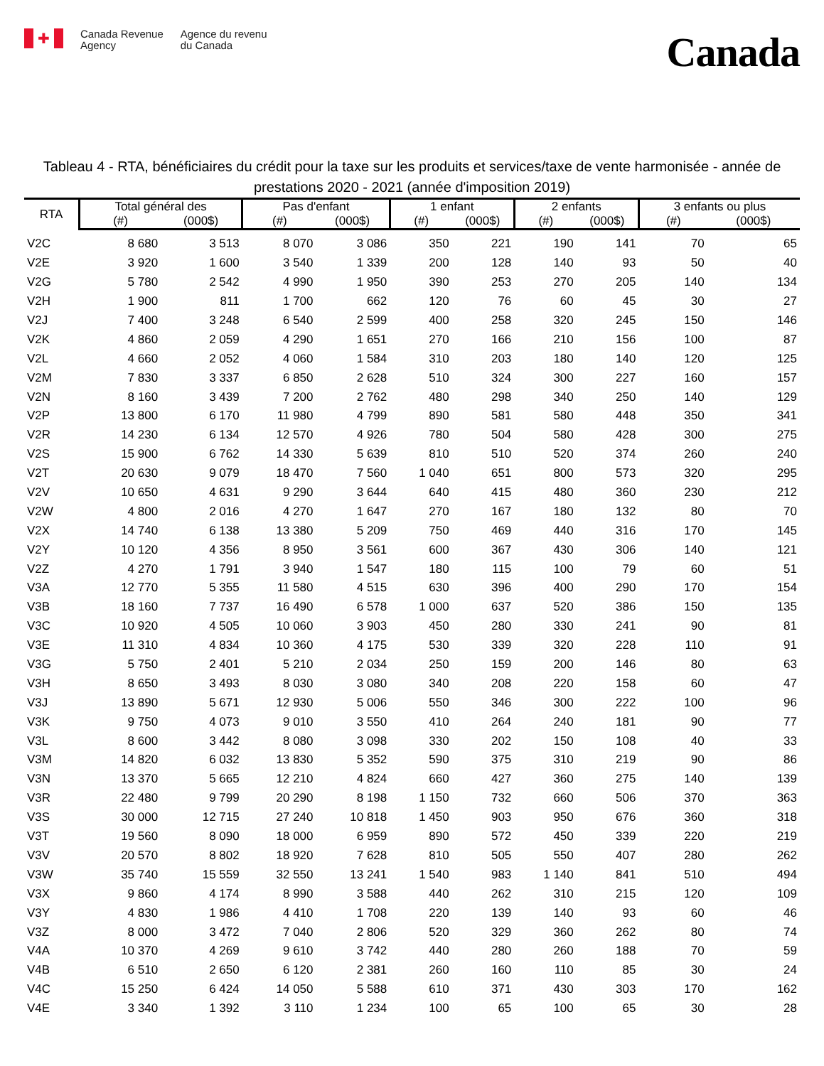✚
Canada Revenue
Agency
Agence du revenu
du Canada
Canada
Tableau 4 - RTA, bénéficiaires du crédit pour la taxe sur les produits et services/taxe de vente harmonisée - année de prestations 2020 - 2021 (année d'imposition 2019)
| RTA | Total général des | | Pas d'enfant | | 1 enfant | | 2 enfants | | 3 enfants ou plus | |
| --- | --- | --- | --- | --- | --- | --- | --- | --- | --- | --- |
| | (#) | (000$) | (#) | (000$) | (#) | (000$) | (#) | (000$) | (#) | (000$) |
| V2C | 8 680 | 3 513 | 8 070 | 3 086 | 350 | 221 | 190 | 141 | 70 | 65 |
| V2E | 3 920 | 1 600 | 3 540 | 1 339 | 200 | 128 | 140 | 93 | 50 | 40 |
| V2G | 5 780 | 2 542 | 4 990 | 1 950 | 390 | 253 | 270 | 205 | 140 | 134 |
| V2H | 1 900 | 811 | 1 700 | 662 | 120 | 76 | 60 | 45 | 30 | 27 |
| V2J | 7 400 | 3 248 | 6 540 | 2 599 | 400 | 258 | 320 | 245 | 150 | 146 |
| V2K | 4 860 | 2 059 | 4 290 | 1 651 | 270 | 166 | 210 | 156 | 100 | 87 |
| V2L | 4 660 | 2 052 | 4 060 | 1 584 | 310 | 203 | 180 | 140 | 120 | 125 |
| V2M | 7 830 | 3 337 | 6 850 | 2 628 | 510 | 324 | 300 | 227 | 160 | 157 |
| V2N | 8 160 | 3 439 | 7 200 | 2 762 | 480 | 298 | 340 | 250 | 140 | 129 |
| V2P | 13 800 | 6 170 | 11 980 | 4 799 | 890 | 581 | 580 | 448 | 350 | 341 |
| V2R | 14 230 | 6 134 | 12 570 | 4 926 | 780 | 504 | 580 | 428 | 300 | 275 |
| V2S | 15 900 | 6 762 | 14 330 | 5 639 | 810 | 510 | 520 | 374 | 260 | 240 |
| V2T | 20 630 | 9 079 | 18 470 | 7 560 | 1 040 | 651 | 800 | 573 | 320 | 295 |
| V2V | 10 650 | 4 631 | 9 290 | 3 644 | 640 | 415 | 480 | 360 | 230 | 212 |
| V2W | 4 800 | 2 016 | 4 270 | 1 647 | 270 | 167 | 180 | 132 | 80 | 70 |
| V2X | 14 740 | 6 138 | 13 380 | 5 209 | 750 | 469 | 440 | 316 | 170 | 145 |
| V2Y | 10 120 | 4 356 | 8 950 | 3 561 | 600 | 367 | 430 | 306 | 140 | 121 |
| V2Z | 4 270 | 1 791 | 3 940 | 1 547 | 180 | 115 | 100 | 79 | 60 | 51 |
| V3A | 12 770 | 5 355 | 11 580 | 4 515 | 630 | 396 | 400 | 290 | 170 | 154 |
| V3B | 18 160 | 7 737 | 16 490 | 6 578 | 1 000 | 637 | 520 | 386 | 150 | 135 |
| V3C | 10 920 | 4 505 | 10 060 | 3 903 | 450 | 280 | 330 | 241 | 90 | 81 |
| V3E | 11 310 | 4 834 | 10 360 | 4 175 | 530 | 339 | 320 | 228 | 110 | 91 |
| V3G | 5 750 | 2 401 | 5 210 | 2 034 | 250 | 159 | 200 | 146 | 80 | 63 |
| V3H | 8 650 | 3 493 | 8 030 | 3 080 | 340 | 208 | 220 | 158 | 60 | 47 |
| V3J | 13 890 | 5 671 | 12 930 | 5 006 | 550 | 346 | 300 | 222 | 100 | 96 |
| V3K | 9 750 | 4 073 | 9 010 | 3 550 | 410 | 264 | 240 | 181 | 90 | 77 |
| V3L | 8 600 | 3 442 | 8 080 | 3 098 | 330 | 202 | 150 | 108 | 40 | 33 |
| V3M | 14 820 | 6 032 | 13 830 | 5 352 | 590 | 375 | 310 | 219 | 90 | 86 |
| V3N | 13 370 | 5 665 | 12 210 | 4 824 | 660 | 427 | 360 | 275 | 140 | 139 |
| V3R | 22 480 | 9 799 | 20 290 | 8 198 | 1 150 | 732 | 660 | 506 | 370 | 363 |
| V3S | 30 000 | 12 715 | 27 240 | 10 818 | 1 450 | 903 | 950 | 676 | 360 | 318 |
| V3T | 19 560 | 8 090 | 18 000 | 6 959 | 890 | 572 | 450 | 339 | 220 | 219 |
| V3V | 20 570 | 8 802 | 18 920 | 7 628 | 810 | 505 | 550 | 407 | 280 | 262 |
| V3W | 35 740 | 15 559 | 32 550 | 13 241 | 1 540 | 983 | 1 140 | 841 | 510 | 494 |
| V3X | 9 860 | 4 174 | 8 990 | 3 588 | 440 | 262 | 310 | 215 | 120 | 109 |
| V3Y | 4 830 | 1 986 | 4 410 | 1 708 | 220 | 139 | 140 | 93 | 60 | 46 |
| V3Z | 8 000 | 3 472 | 7 040 | 2 806 | 520 | 329 | 360 | 262 | 80 | 74 |
| V4A | 10 370 | 4 269 | 9 610 | 3 742 | 440 | 280 | 260 | 188 | 70 | 59 |
| V4B | 6 510 | 2 650 | 6 120 | 2 381 | 260 | 160 | 110 | 85 | 30 | 24 |
| V4C | 15 250 | 6 424 | 14 050 | 5 588 | 610 | 371 | 430 | 303 | 170 | 162 |
| V4E | 3 340 | 1 392 | 3 110 | 1 234 | 100 | 65 | 100 | 65 | 30 | 28 |